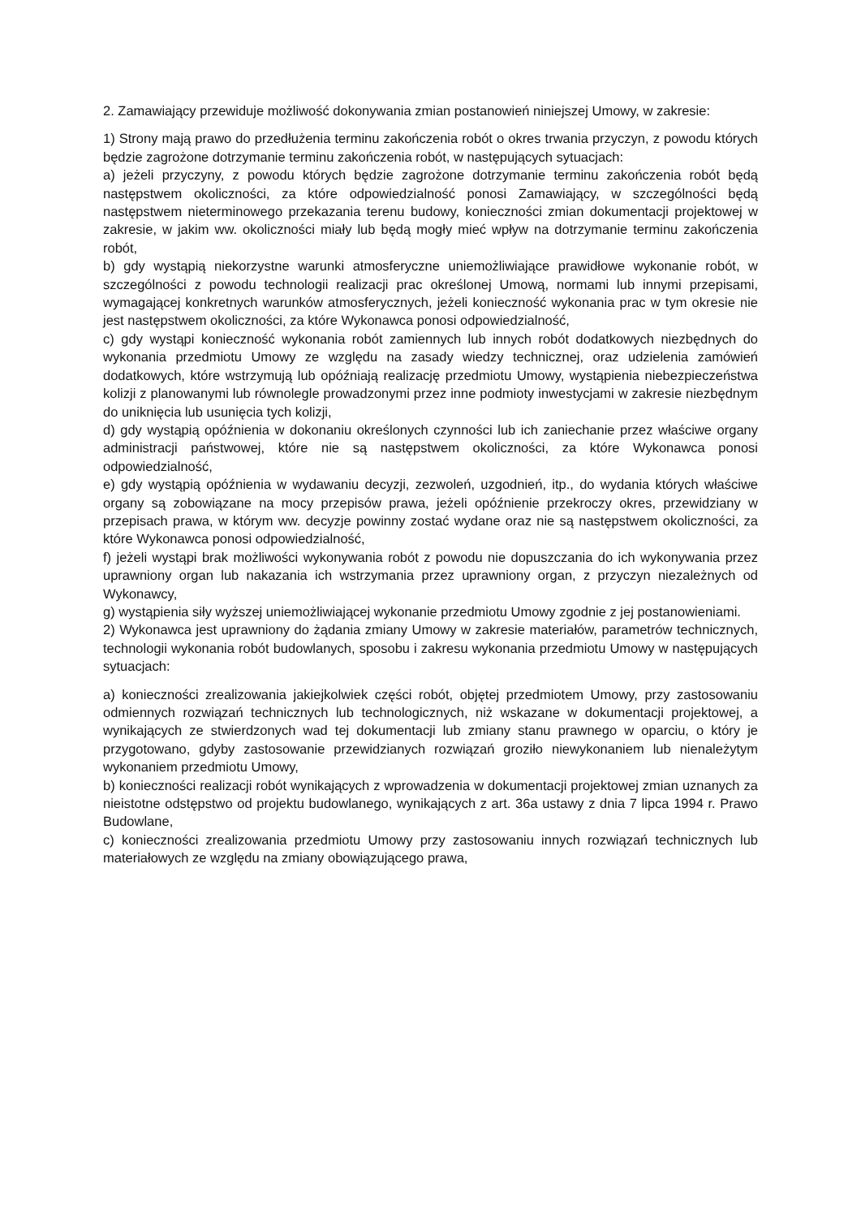2. Zamawiający przewiduje możliwość dokonywania zmian postanowień niniejszej Umowy, w zakresie:
1) Strony mają prawo do przedłużenia terminu zakończenia robót o okres trwania przyczyn, z powodu których będzie zagrożone dotrzymanie terminu zakończenia robót, w następujących sytuacjach:
a) jeżeli przyczyny, z powodu których będzie zagrożone dotrzymanie terminu zakończenia robót będą następstwem okoliczności, za które odpowiedzialność ponosi Zamawiający, w szczególności będą następstwem nieterminowego przekazania terenu budowy, konieczności zmian dokumentacji projektowej w zakresie, w jakim ww. okoliczności miały lub będą mogły mieć wpływ na dotrzymanie terminu zakończenia robót,
b) gdy wystąpią niekorzystne warunki atmosferyczne uniemożliwiające prawidłowe wykonanie robót, w szczególności z powodu technologii realizacji prac określonej Umową, normami lub innymi przepisami, wymagającej konkretnych warunków atmosferycznych, jeżeli konieczność wykonania prac w tym okresie nie jest następstwem okoliczności, za które Wykonawca ponosi odpowiedzialność,
c) gdy wystąpi konieczność wykonania robót zamiennych lub innych robót dodatkowych niezbędnych do wykonania przedmiotu Umowy ze względu na zasady wiedzy technicznej, oraz udzielenia zamówień dodatkowych, które wstrzymują lub opóźniają realizację przedmiotu Umowy, wystąpienia niebezpieczeństwa kolizji z planowanymi lub równolegle prowadzonymi przez inne podmioty inwestycjami w zakresie niezbędnym do uniknięcia lub usunięcia tych kolizji,
d) gdy wystąpią opóźnienia w dokonaniu określonych czynności lub ich zaniechanie przez właściwe organy administracji państwowej, które nie są następstwem okoliczności, za które Wykonawca ponosi odpowiedzialność,
e) gdy wystąpią opóźnienia w wydawaniu decyzji, zezwoleń, uzgodnień, itp., do wydania których właściwe organy są zobowiązane na mocy przepisów prawa, jeżeli opóźnienie przekroczy okres, przewidziany w przepisach prawa, w którym ww. decyzje powinny zostać wydane oraz nie są następstwem okoliczności, za które Wykonawca ponosi odpowiedzialność,
f) jeżeli wystąpi brak możliwości wykonywania robót z powodu nie dopuszczania do ich wykonywania przez uprawniony organ lub nakazania ich wstrzymania przez uprawniony organ, z przyczyn niezależnych od Wykonawcy,
g) wystąpienia siły wyższej uniemożliwiającej wykonanie przedmiotu Umowy zgodnie z jej postanowieniami.
2) Wykonawca jest uprawniony do żądania zmiany Umowy w zakresie materiałów, parametrów technicznych, technologii wykonania robót budowlanych, sposobu i zakresu wykonania przedmiotu Umowy w następujących sytuacjach:
a) konieczności zrealizowania jakiejkolwiek części robót, objętej przedmiotem Umowy, przy zastosowaniu odmiennych rozwiązań technicznych lub technologicznych, niż wskazane w dokumentacji projektowej, a wynikających ze stwierdzonych wad tej dokumentacji lub zmiany stanu prawnego w oparciu, o który je przygotowano, gdyby zastosowanie przewidzianych rozwiązań groziło niewykonaniem lub nienależytym wykonaniem przedmiotu Umowy,
b) konieczności realizacji robót wynikających z wprowadzenia w dokumentacji projektowej zmian uznanych za nieistotne odstępstwo od projektu budowlanego, wynikających z art. 36a ustawy z dnia 7 lipca 1994 r. Prawo Budowlane,
c) konieczności zrealizowania przedmiotu Umowy przy zastosowaniu innych rozwiązań technicznych lub materiałowych ze względu na zmiany obowiązującego prawa,